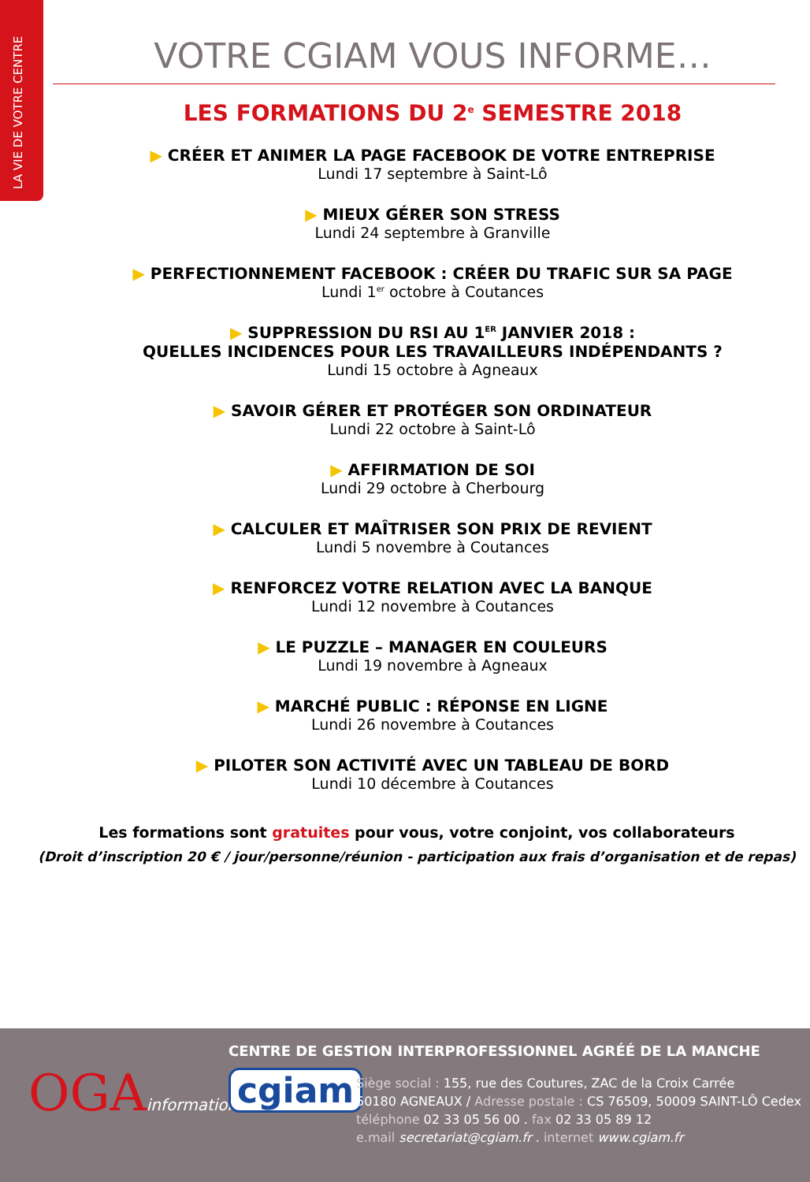LA VIE DE VOTRE CENTRE
VOTRE CGIAM VOUS INFORME…
LES FORMATIONS DU 2<sup>e</sup> SEMESTRE 2018
▶ CRÉER ET ANIMER LA PAGE FACEBOOK DE VOTRE ENTREPRISE
Lundi 17 septembre à Saint-Lô
▶ MIEUX GÉRER SON STRESS
Lundi 24 septembre à Granville
▶ PERFECTIONNEMENT FACEBOOK : CRÉER DU TRAFIC SUR SA PAGE
Lundi 1<sup>er</sup> octobre à Coutances
▶ SUPPRESSION DU RSI AU 1<sup>ER</sup> JANVIER 2018 :
QUELLES INCIDENCES POUR LES TRAVAILLEURS INDÉPENDANTS ?
Lundi 15 octobre à Agneaux
▶ SAVOIR GÉRER ET PROTÉGER SON ORDINATEUR
Lundi 22 octobre à Saint-Lô
▶ AFFIRMATION DE SOI
Lundi 29 octobre à Cherbourg
▶ CALCULER ET MAÎTRISER SON PRIX DE REVIENT
Lundi 5 novembre à Coutances
▶ RENFORCEZ VOTRE RELATION AVEC LA BANQUE
Lundi 12 novembre à Coutances
▶ LE PUZZLE – MANAGER EN COULEURS
Lundi 19 novembre à Agneaux
▶ MARCHÉ PUBLIC : RÉPONSE EN LIGNE
Lundi 26 novembre à Coutances
▶ PILOTER SON ACTIVITÉ AVEC UN TABLEAU DE BORD
Lundi 10 décembre à Coutances
Les formations sont gratuites pour vous, votre conjoint, vos collaborateurs
(Droit d’inscription 20 € / jour/personne/réunion - participation aux frais d’organisation et de repas)
CENTRE DE GESTION INTERPROFESSIONNEL AGRÉÉ DE LA MANCHE
OGAinformations cgiam
Siège social : 155, rue des Coutures, ZAC de la Croix Carrée
50180 AGNEAUX / Adresse postale : CS 76509, 50009 SAINT-LÔ Cedex
téléphone 02 33 05 56 00 . fax 02 33 05 89 12
e.mail secretariat@cgiam.fr . internet www.cgiam.fr